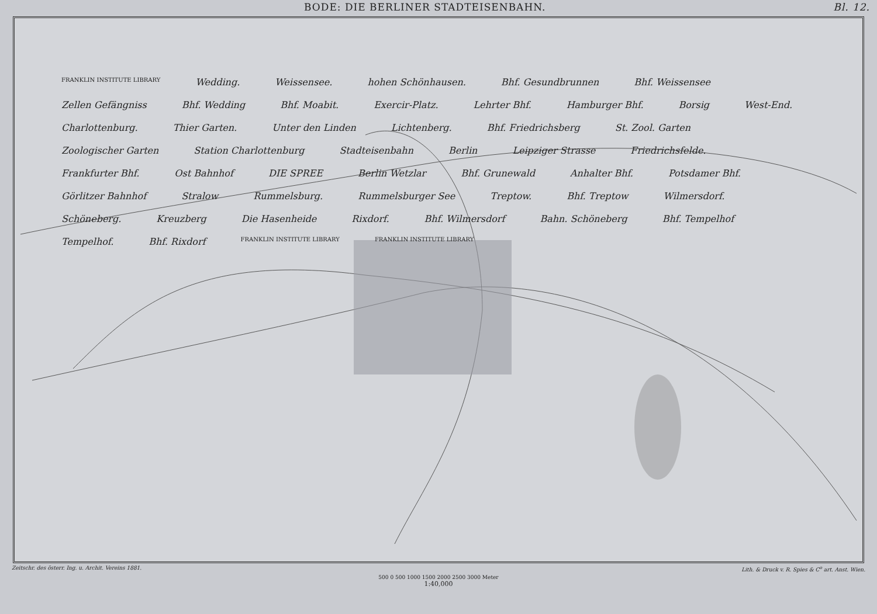BODE: DIE BERLINER STADTEISENBAHN. Bl. 12.
FRANKLIN INSTITUTE LIBRARY Wedding. Weissensee. hohen Schönhausen. Bhf. Gesundbrunnen Bhf. Weissensee Zellen Gefängniss Bhf. Wedding Bhf. Moabit. Exercir-Platz. Lehrter Bhf. Hamburger Bhf. Borsig West-End. Charlottenburg. Thier Garten. Unter den Linden Lichtenberg. Bhf. Friedrichsberg St. Zool. Garten Zoologischer Garten Station Charlottenburg Stadteisenbahn Berlin Leipziger Strasse Friedrichsfelde. Frankfurter Bhf. Ost Bahnhof DIE SPREE Berlin Wetzlar Bhf. Grunewald Anhalter Bhf. Potsdamer Bhf. Görlitzer Bahnhof Stralow Rummelsburg. Rummelsburger See Treptow. Bhf. Treptow Wilmersdorf. Schöneberg. Kreuzberg Die Hasenheide Rixdorf. Bhf. Wilmersdorf Bahn. Schöneberg Bhf. Tempelhof Tempelhof. Bhf. Rixdorf FRANKLIN INSTITUTE LIBRARY FRANKLIN INSTITUTE LIBRARY
Zeitschr. des österr. Ing. u. Archit. Vereins 1881. Lith. & Druck v. R. Spies & C<sup>o</sup> art. Anst. Wien.
500 0 500 1000 1500 2000 2500 3000 Meter
1:40,000